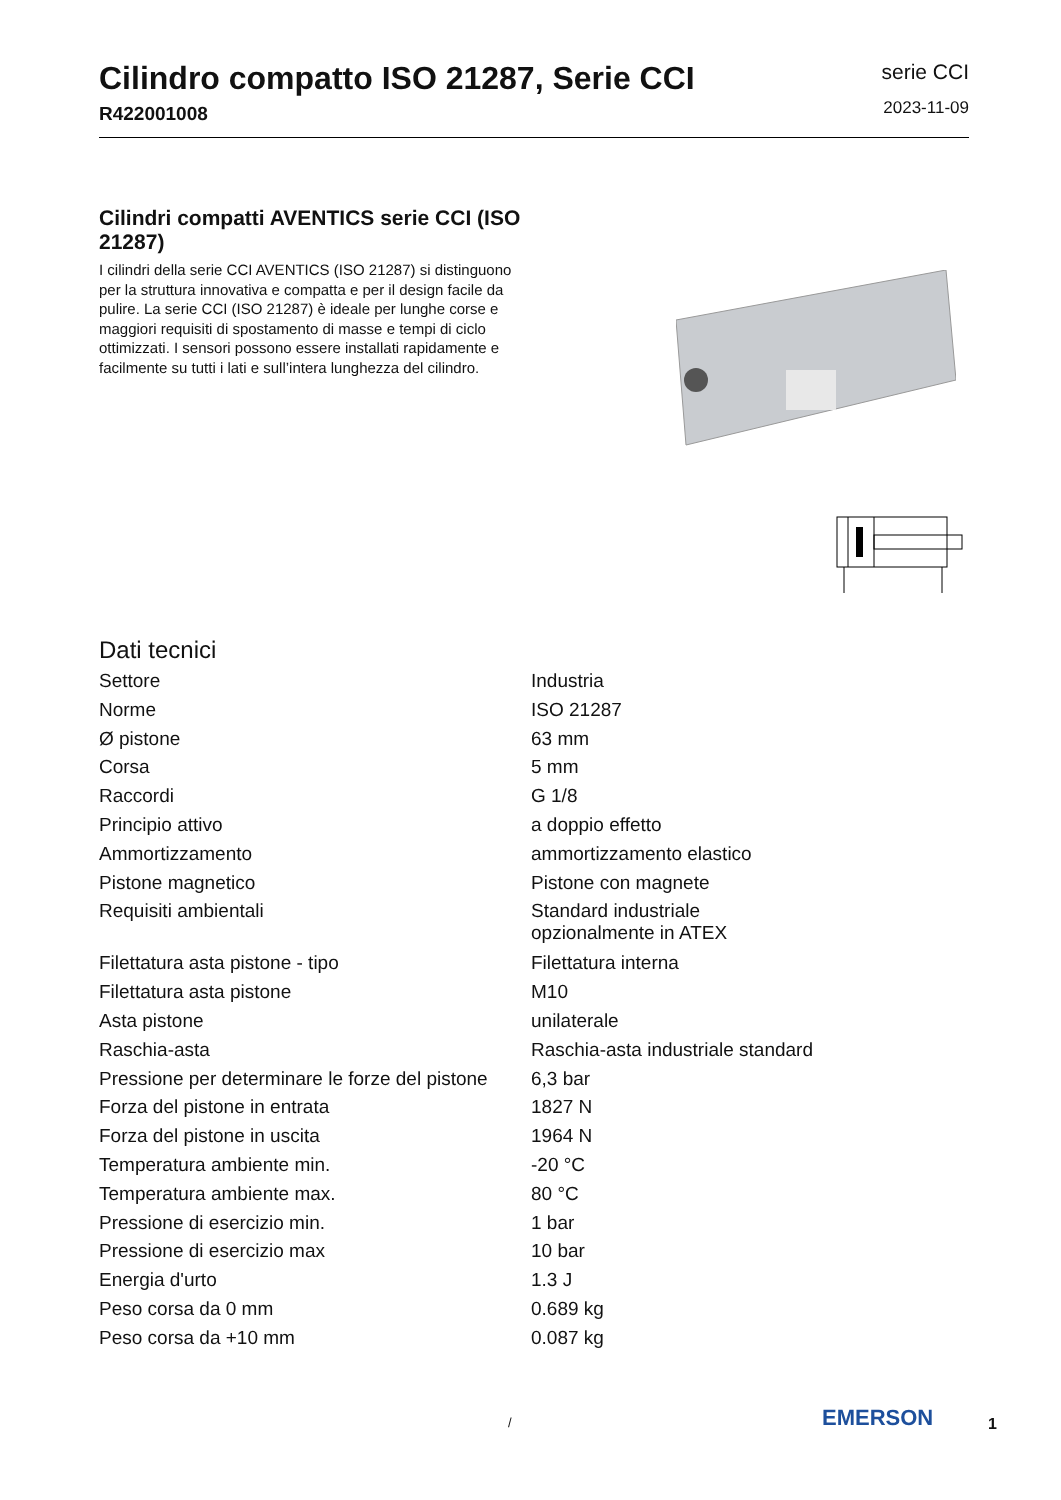Cilindro compatto ISO 21287, Serie CCI
R422001008
serie CCI
2023-11-09
Cilindri compatti AVENTICS serie CCI (ISO 21287)
I cilindri della serie CCI AVENTICS (ISO 21287) si distinguono per la struttura innovativa e compatta e per il design facile da pulire. La serie CCI (ISO 21287) è ideale per lunghe corse e maggiori requisiti di spostamento di masse e tempi di ciclo ottimizzati. I sensori possono essere installati rapidamente e facilmente su tutti i lati e sull’intera lunghezza del cilindro.
Dati tecnici
| Settore | Industria |
| Norme | ISO 21287 |
| Ø pistone | 63 mm |
| Corsa | 5 mm |
| Raccordi | G 1/8 |
| Principio attivo | a doppio effetto |
| Ammortizzamento | ammortizzamento elastico |
| Pistone magnetico | Pistone con magnete |
| Requisiti ambientali | Standard industriale opzionalmente in ATEX |
| Filettatura asta pistone - tipo | Filettatura interna |
| Filettatura asta pistone | M10 |
| Asta pistone | unilaterale |
| Raschia-asta | Raschia-asta industriale standard |
| Pressione per determinare le forze del pistone | 6,3 bar |
| Forza del pistone in entrata | 1827 N |
| Forza del pistone in uscita | 1964 N |
| Temperatura ambiente min. | -20 °C |
| Temperatura ambiente max. | 80 °C |
| Pressione di esercizio min. | 1 bar |
| Pressione di esercizio max | 10 bar |
| Energia d'urto | 1.3 J |
| Peso corsa da 0 mm | 0.689 kg |
| Peso corsa da +10 mm | 0.087 kg |
/ EMERSON 1